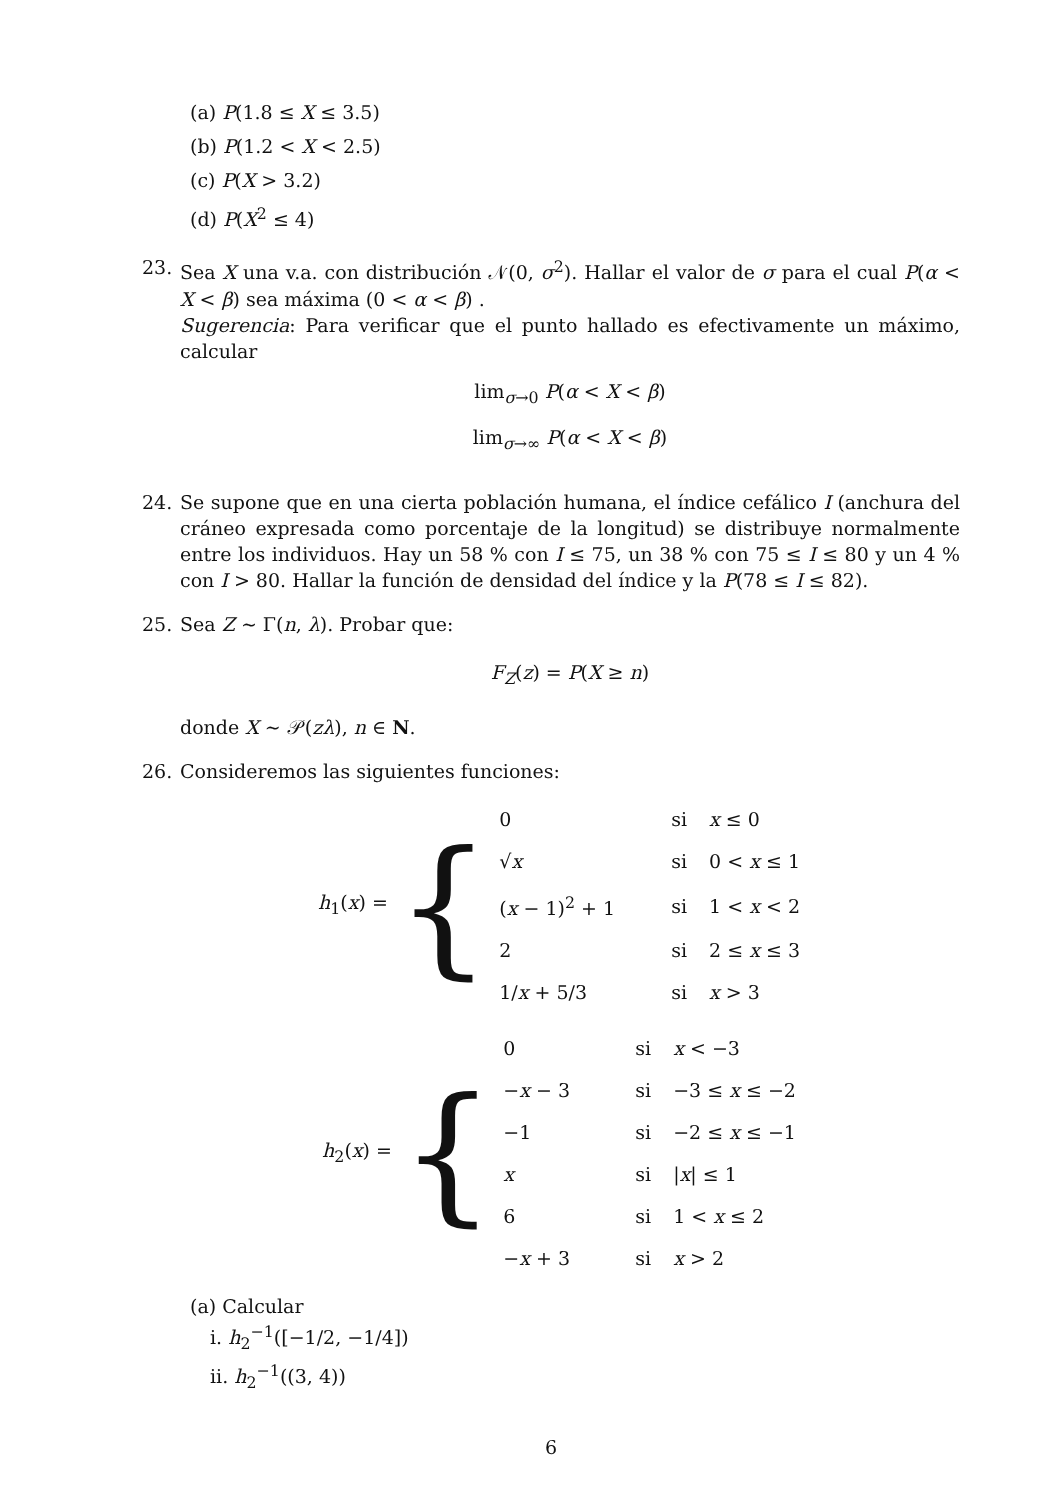(a) P(1.8 ≤ X ≤ 3.5)
(b) P(1.2 < X < 2.5)
(c) P(X > 3.2)
(d) P(X<sup>2</sup> ≤ 4)
23. Sea X una v.a. con distribución 𝒩(0, σ<sup>2</sup>). Hallar el valor de σ para el cual P(α < X < β) sea máxima (0 < α < β) .
Sugerencia: Para verificar que el punto hallado es efectivamente un máximo, calcular
lim<sub>σ→0</sub> P(α < X < β)
lim<sub>σ→∞</sub> P(α < X < β)
24. Se supone que en una cierta población humana, el índice cefálico I (anchura del cráneo expresada como porcentaje de la longitud) se distribuye normalmente entre los individuos. Hay un 58 % con I ≤ 75, un 38 % con 75 ≤ I ≤ 80 y un 4 % con I > 80. Hallar la función de densidad del índice y la P(78 ≤ I ≤ 82).
25. Sea Z ∼ Γ(n, λ). Probar que:
F<sub>Z</sub>(z) = P(X ≥ n)
donde X ∼ 𝒫(zλ), n ∈ N.
26. Consideremos las siguientes funciones:
h<sub>1</sub>(x) = {
| 0 | si | x ≤ 0 |
| √ x | si | 0 < x ≤ 1 |
| ( x − 1)<sup>2</sup> + 1 | si | 1 < x < 2 |
| 2 | si | 2 ≤ x ≤ 3 |
| 1/ x + 5/3 | si | x > 3 |
h<sub>2</sub>(x) = {
| 0 | si | x < −3 |
| − x − 3 | si | −3 ≤ x ≤ −2 |
| −1 | si | −2 ≤ x ≤ −1 |
| x | si | / x / ≤ 1 |
| 6 | si | 1 < x ≤ 2 |
| − x + 3 | si | x > 2 |
(a) Calcular
i. h<sub>2</sub><sup>−1</sup>([−1/2, −1/4])
ii. h<sub>2</sub><sup>−1</sup>((3, 4))
6